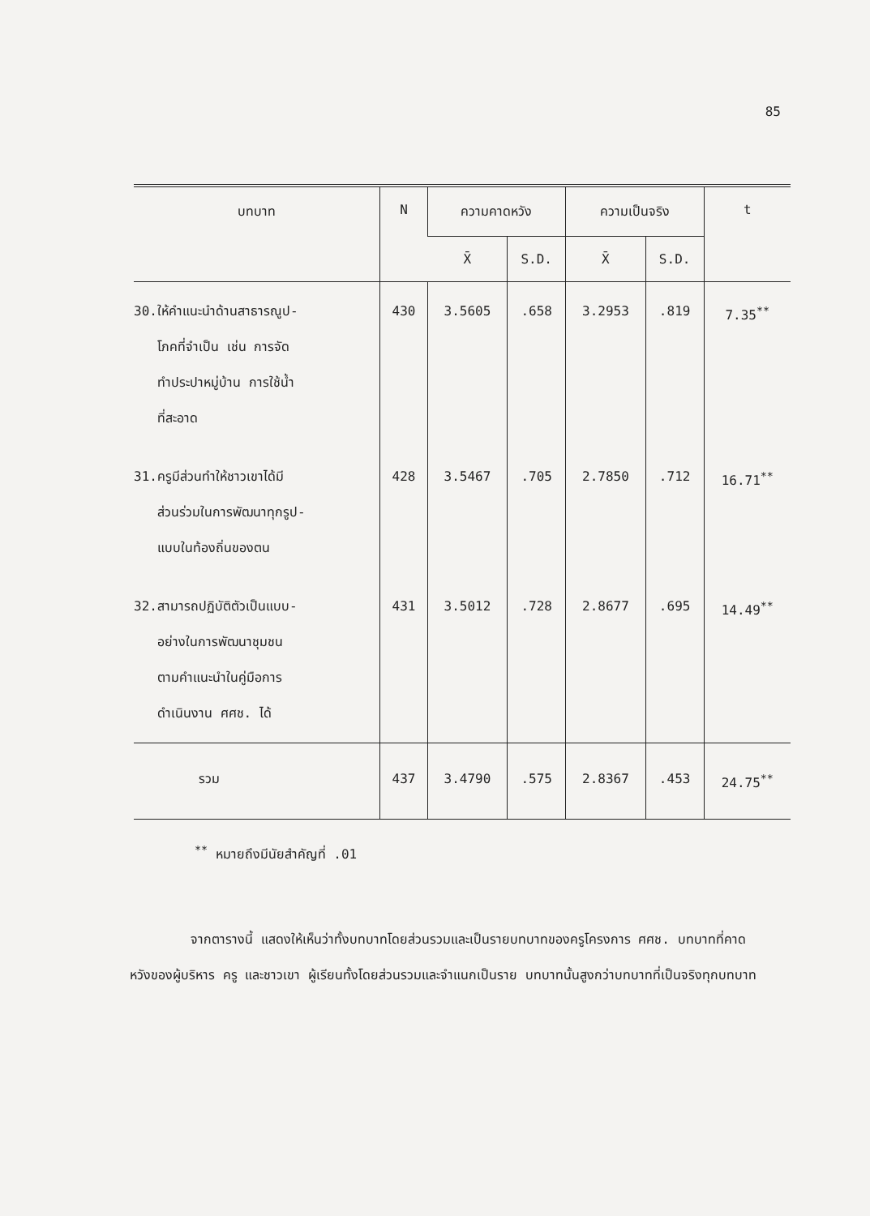85
| บทบาท | N | ความคาดหวัง | | ความเป็นจริง | | t |
| --- | --- | --- | --- | --- | --- | --- |
| | | X̄ | S.D. | X̄ | S.D. | |
| 30.ให้คำแนะนำด้านสาธารณูป- โภคที่จำเป็น เช่น การจัด ทำประปาหมู่บ้าน การใช้น้ำ ที่สะอาด | 430 | 3.5605 | .658 | 3.2953 | .819 | 7.35<sup>**</sup> |
| 31.ครูมีส่วนทำให้ชาวเขาได้มี ส่วนร่วมในการพัฒนาทุกรูป- แบบในท้องถิ่นของตน | 428 | 3.5467 | .705 | 2.7850 | .712 | 16.71<sup>**</sup> |
| 32.สามารถปฏิบัติตัวเป็นแบบ- อย่างในการพัฒนาชุมชน ตามคำแนะนำในคู่มือการ ดำเนินงาน ศศช. ได้ | 431 | 3.5012 | .728 | 2.8677 | .695 | 14.49<sup>**</sup> |
| รวม | 437 | 3.4790 | .575 | 2.8367 | .453 | 24.75<sup>**</sup> |
<sup>**</sup> หมายถึงมีนัยสำคัญที่ .01
จากตารางนี้ แสดงให้เห็นว่าทั้งบทบาทโดยส่วนรวมและเป็นรายบทบาทของครูโครงการ ศศช. บทบาทที่คาดหวังของผู้บริหาร ครู และชาวเขา ผู้เรียนทั้งโดยส่วนรวมและจำแนกเป็นราย บทบาทนั้นสูงกว่าบทบาทที่เป็นจริงทุกบทบาท